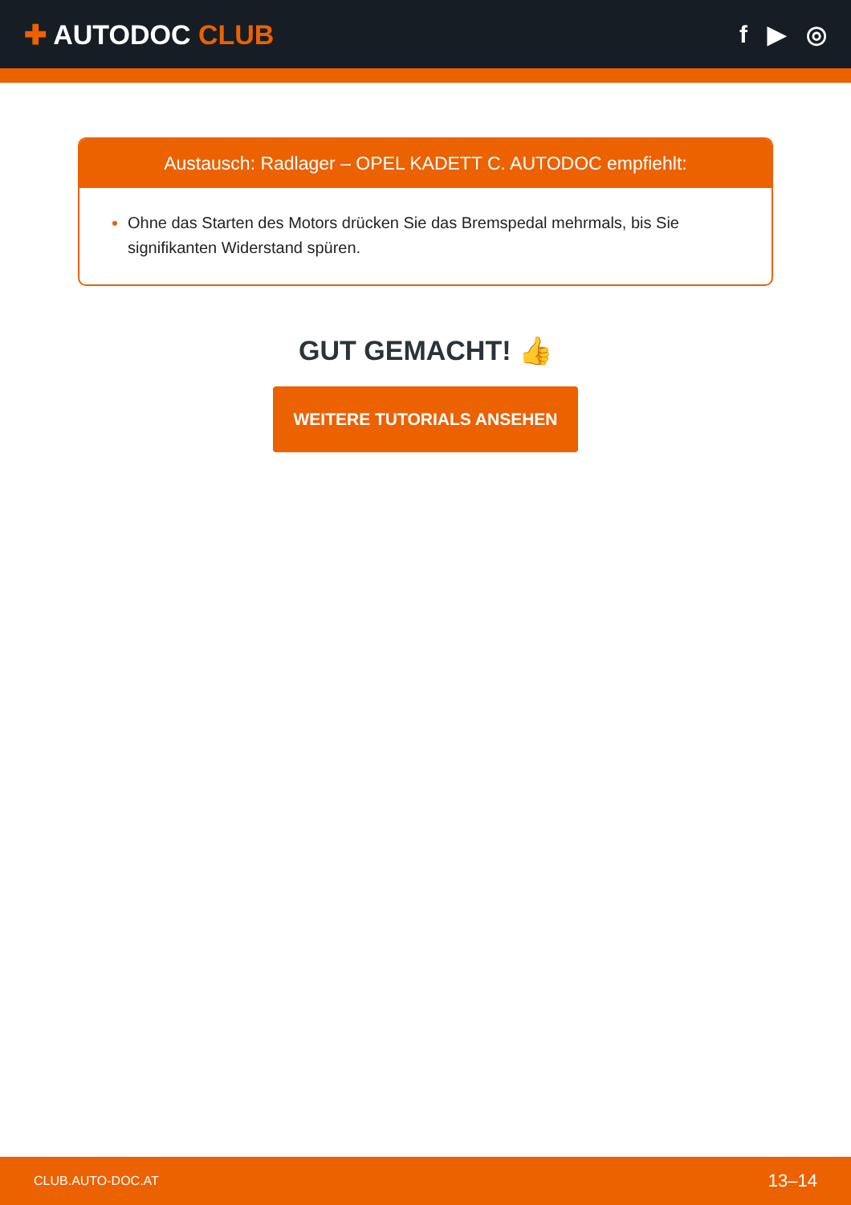✚ AUTODOC CLUB f ▶ ◎
Austausch: Radlager – OPEL KADETT C. AUTODOC empfiehlt:
Ohne das Starten des Motors drücken Sie das Bremspedal mehrmals, bis Sie signifikanten Widerstand spüren.
GUT GEMACHT! 👍
WEITERE TUTORIALS ANSEHEN
CLUB.AUTO-DOC.AT 13–14